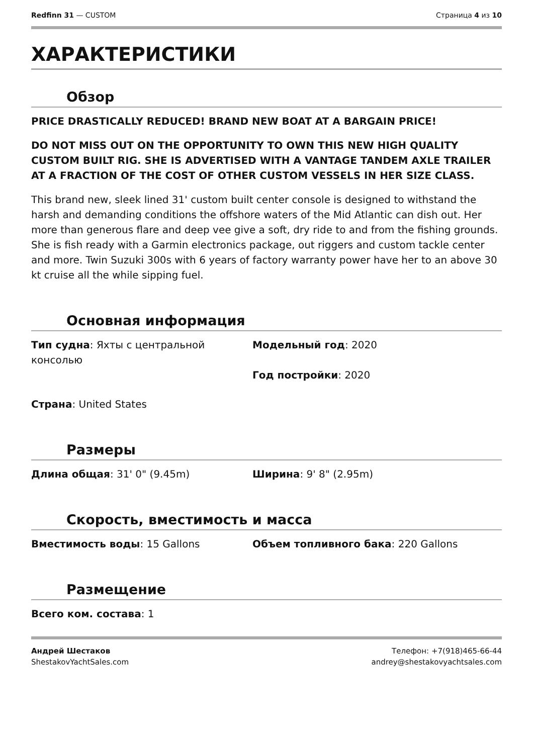Redfinn 31 — CUSTOM Страница 4 из 10
ХАРАКТЕРИСТИКИ
Обзор
PRICE DRASTICALLY REDUCED! BRAND NEW BOAT AT A BARGAIN PRICE!
DO NOT MISS OUT ON THE OPPORTUNITY TO OWN THIS NEW HIGH QUALITY CUSTOM BUILT RIG. SHE IS ADVERTISED WITH A VANTAGE TANDEM AXLE TRAILER AT A FRACTION OF THE COST OF OTHER CUSTOM VESSELS IN HER SIZE CLASS.
This brand new, sleek lined 31' custom built center console is designed to withstand the harsh and demanding conditions the offshore waters of the Mid Atlantic can dish out. Her more than generous flare and deep vee give a soft, dry ride to and from the fishing grounds. She is fish ready with a Garmin electronics package, out riggers and custom tackle center and more. Twin Suzuki 300s with 6 years of factory warranty power have her to an above 30 kt cruise all the while sipping fuel.
Основная информация
Тип судна: Яхты с центральной консолью
Модельный год: 2020
Год постройки: 2020
Страна: United States
Размеры
Длина общая: 31' 0" (9.45m)
Ширина: 9' 8" (2.95m)
Скорость, вместимость и масса
Вместимость воды: 15 Gallons
Объем топливного бака: 220 Gallons
Размещение
Всего ком. состава: 1
Андрей Шестаков
ShestakovYachtSales.com
Телефон: +7(918)465-66-44
andrey@shestakovyachtsales.com